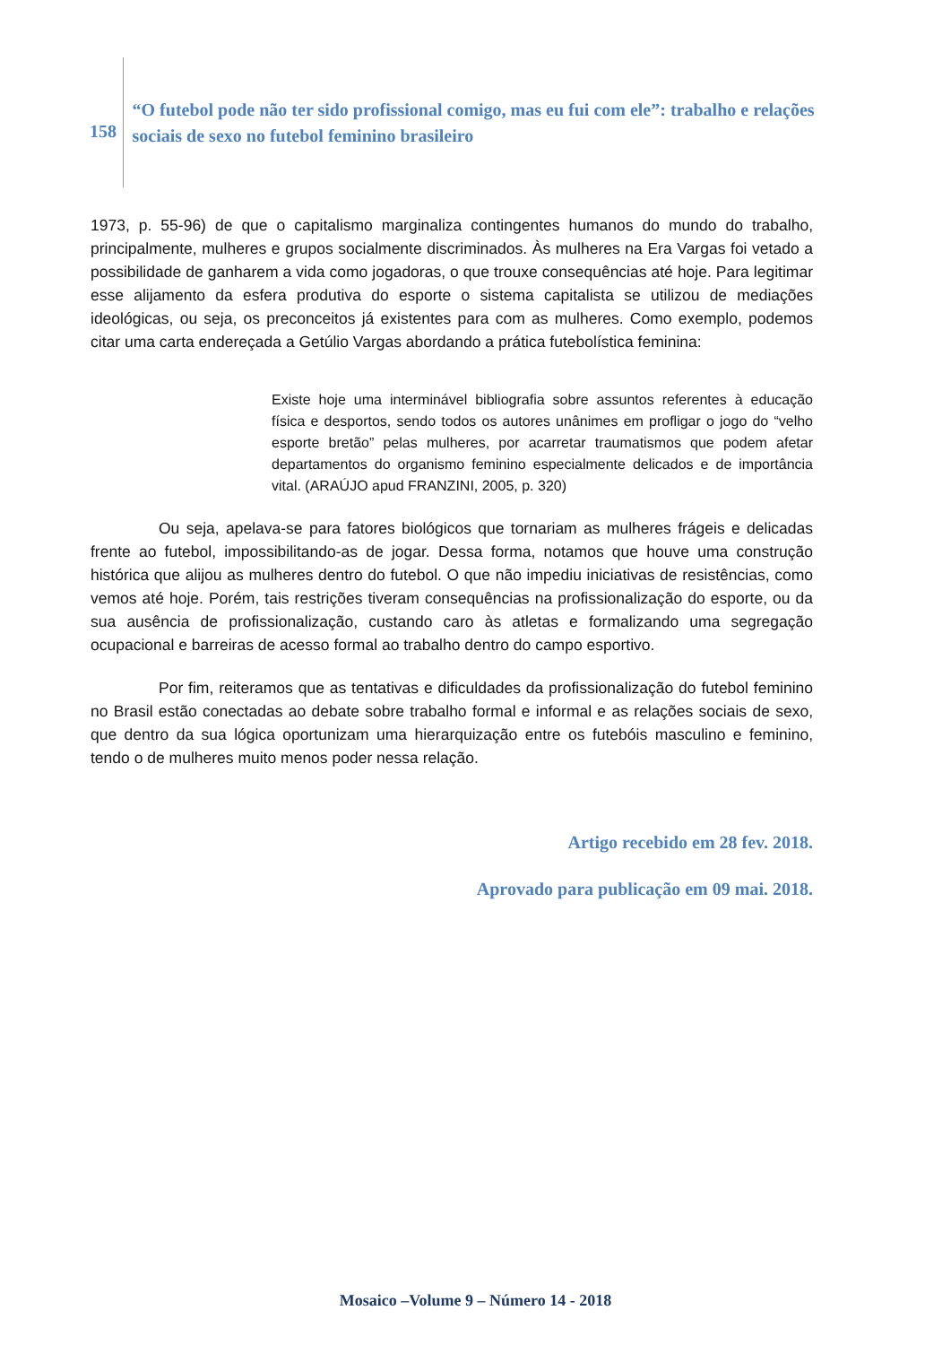158
“O futebol pode não ter sido profissional comigo, mas eu fui com ele”: trabalho e relações sociais de sexo no futebol feminino brasileiro
1973, p. 55-96) de que o capitalismo marginaliza contingentes humanos do mundo do trabalho, principalmente, mulheres e grupos socialmente discriminados. Às mulheres na Era Vargas foi vetado a possibilidade de ganharem a vida como jogadoras, o que trouxe consequências até hoje. Para legitimar esse alijamento da esfera produtiva do esporte o sistema capitalista se utilizou de mediações ideológicas, ou seja, os preconceitos já existentes para com as mulheres. Como exemplo, podemos citar uma carta endereçada a Getúlio Vargas abordando a prática futebolística feminina:
Existe hoje uma interminável bibliografia sobre assuntos referentes à educação física e desportos, sendo todos os autores unânimes em profligar o jogo do “velho esporte bretão” pelas mulheres, por acarretar traumatismos que podem afetar departamentos do organismo feminino especialmente delicados e de importância vital. (ARAÚJO apud FRANZINI, 2005, p. 320)
Ou seja, apelava-se para fatores biológicos que tornariam as mulheres frágeis e delicadas frente ao futebol, impossibilitando-as de jogar. Dessa forma, notamos que houve uma construção histórica que alijou as mulheres dentro do futebol. O que não impediu iniciativas de resistências, como vemos até hoje. Porém, tais restrições tiveram consequências na profissionalização do esporte, ou da sua ausência de profissionalização, custando caro às atletas e formalizando uma segregação ocupacional e barreiras de acesso formal ao trabalho dentro do campo esportivo.
Por fim, reiteramos que as tentativas e dificuldades da profissionalização do futebol feminino no Brasil estão conectadas ao debate sobre trabalho formal e informal e as relações sociais de sexo, que dentro da sua lógica oportunizam uma hierarquização entre os futebóis masculino e feminino, tendo o de mulheres muito menos poder nessa relação.
Artigo recebido em 28 fev. 2018.
Aprovado para publicação em 09 mai. 2018.
Mosaico –Volume 9 – Número 14 - 2018